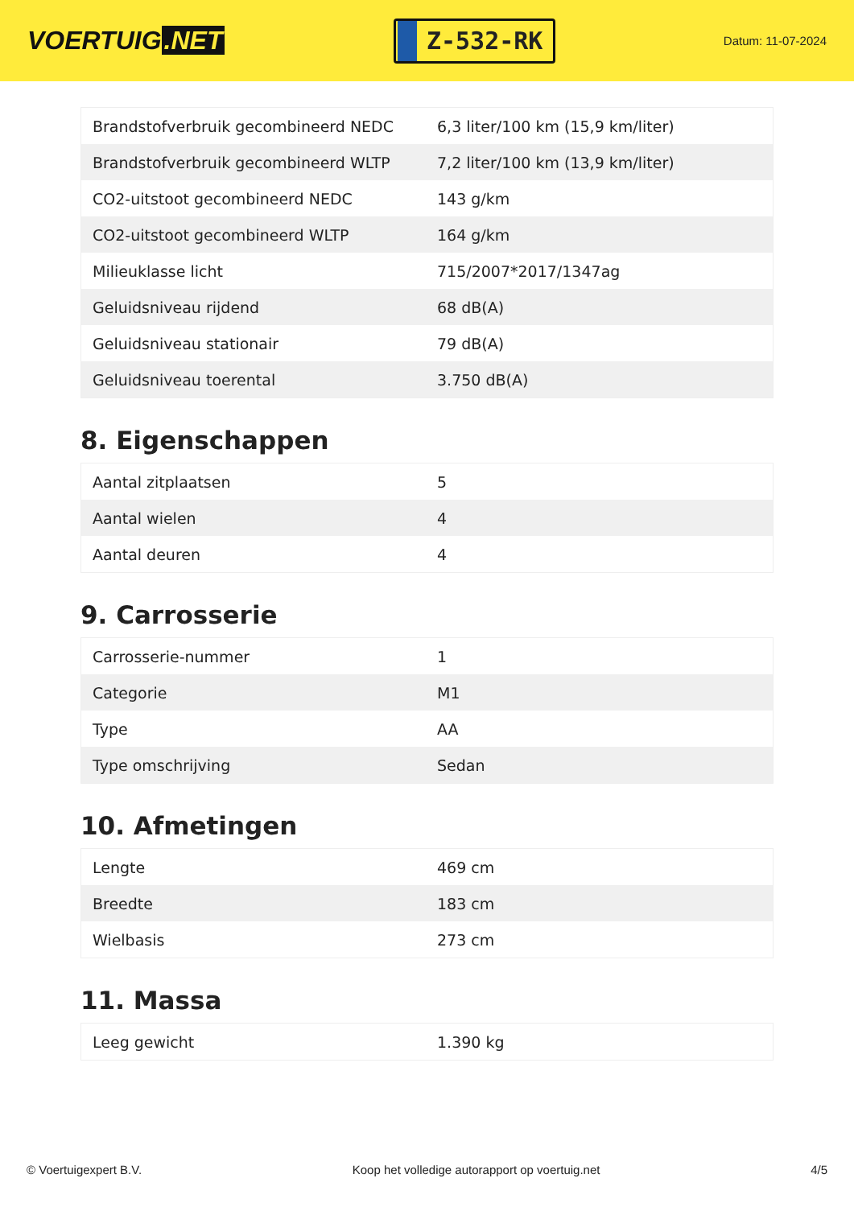VOERTUIG.NET
Z-532-RK
Datum: 11-07-2024
| Brandstofverbruik gecombineerd NEDC | 6,3 liter/100 km (15,9 km/liter) |
| Brandstofverbruik gecombineerd WLTP | 7,2 liter/100 km (13,9 km/liter) |
| CO2-uitstoot gecombineerd NEDC | 143 g/km |
| CO2-uitstoot gecombineerd WLTP | 164 g/km |
| Milieuklasse licht | 715/2007*2017/1347ag |
| Geluidsniveau rijdend | 68 dB(A) |
| Geluidsniveau stationair | 79 dB(A) |
| Geluidsniveau toerental | 3.750 dB(A) |
8. Eigenschappen
| Aantal zitplaatsen | 5 |
| Aantal wielen | 4 |
| Aantal deuren | 4 |
9. Carrosserie
| Carrosserie-nummer | 1 |
| Categorie | M1 |
| Type | AA |
| Type omschrijving | Sedan |
10. Afmetingen
| Lengte | 469 cm |
| Breedte | 183 cm |
| Wielbasis | 273 cm |
11. Massa
| Leeg gewicht | 1.390 kg |
© Voertuigexpert B.V. Koop het volledige autorapport op voertuig.net 4/5